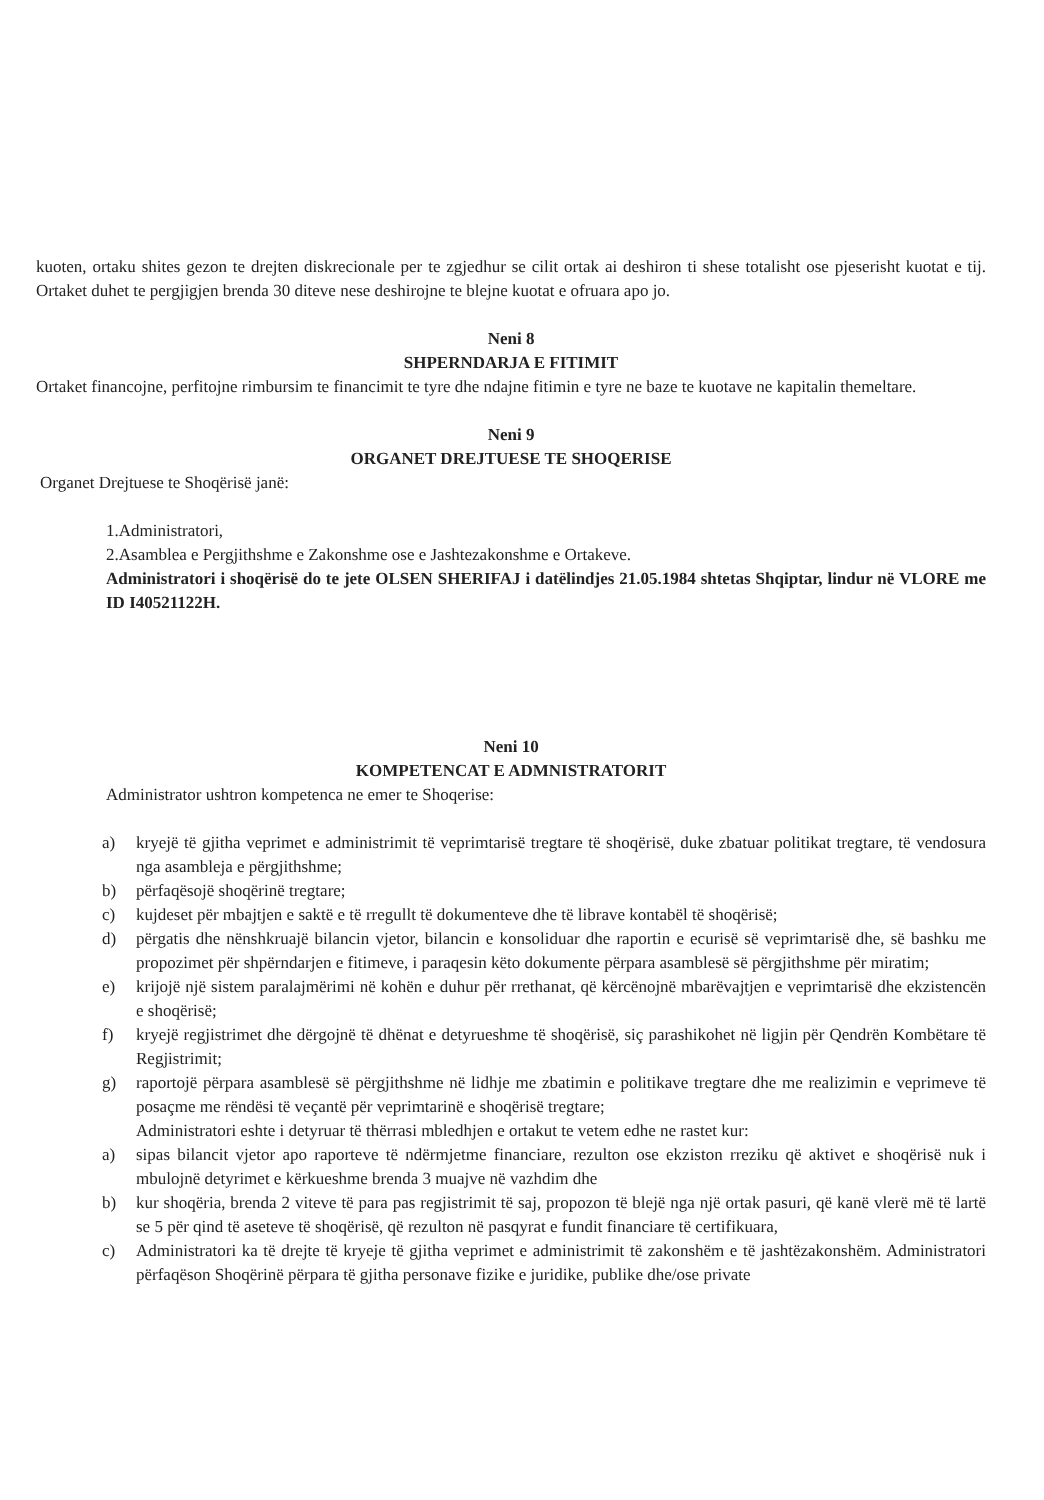kuoten, ortaku shites gezon te drejten diskrecionale per te zgjedhur se cilit ortak ai deshiron ti shese totalisht ose pjeserisht kuotat e tij. Ortaket duhet te pergjigjen brenda 30 diteve nese deshirojne te blejne kuotat e ofruara apo jo.
Neni 8
SHPERNDARJA E FITIMIT
Ortaket financojne, perfitojne rimbursim te financimit te tyre dhe ndajne fitimin e tyre ne baze te kuotave ne kapitalin themeltare.
Neni 9
ORGANET DREJTUESE TE SHOQERISE
Organet Drejtuese te Shoqërisë janë:
1.Administratori,
2.Asamblea e Pergjithshme e Zakonshme ose e Jashtezakonshme e Ortakeve.
Administratori i shoqërisë do te jete OLSEN SHERIFAJ i datëlindjes 21.05.1984 shtetas Shqiptar, lindur në VLORE me ID I40521122H.
Neni 10
KOMPETENCAT E ADMNISTRATORIT
Administrator ushtron kompetenca ne emer te Shoqerise:
a) kryejë të gjitha veprimet e administrimit të veprimtarisë tregtare të shoqërisë, duke zbatuar politikat tregtare, të vendosura nga asambleja e përgjithshme;
b) përfaqësojë shoqërinë tregtare;
c) kujdeset për mbajtjen e saktë e të rregullt të dokumenteve dhe të librave kontabël të shoqërisë;
d) përgatis dhe nënshkruajë bilancin vjetor, bilancin e konsoliduar dhe raportin e ecurisë së veprimtarisë dhe, së bashku me propozimet për shpërndarjen e fitimeve, i paraqesin këto dokumente përpara asamblesë së përgjithshme për miratim;
e) krijojë një sistem paralajmërimi në kohën e duhur për rrethanat, që kërcënojnë mbarëvajtjen e veprimtarisë dhe ekzistencën e shoqërisë;
f) kryejë regjistrimet dhe dërgojnë të dhënat e detyrueshme të shoqërisë, siç parashikohet në ligjin për Qendrën Kombëtare të Regjistrimit;
g) raportojë përpara asamblesë së përgjithshme në lidhje me zbatimin e politikave tregtare dhe me realizimin e veprimeve të posaçme me rëndësi të veçantë për veprimtarinë e shoqërisë tregtare;
Administratori eshte i detyruar të thërrasi mbledhjen e ortakut te vetem edhe ne rastet kur:
a) sipas bilancit vjetor apo raporteve të ndërmjetme financiare, rezulton ose ekziston rreziku që aktivet e shoqërisë nuk i mbulojnë detyrimet e kërkueshme brenda 3 muajve në vazhdim dhe
b) kur shoqëria, brenda 2 viteve të para pas regjistrimit të saj, propozon të blejë nga një ortak pasuri, që kanë vlerë më të lartë se 5 për qind të aseteve të shoqërisë, që rezulton në pasqyrat e fundit financiare të certifikuara,
c) Administratori ka të drejte të kryeje të gjitha veprimet e administrimit të zakonshëm e të jashtëzakonshëm. Administratori përfaqëson Shoqërinë përpara të gjitha personave fizike e juridike, publike dhe/ose private